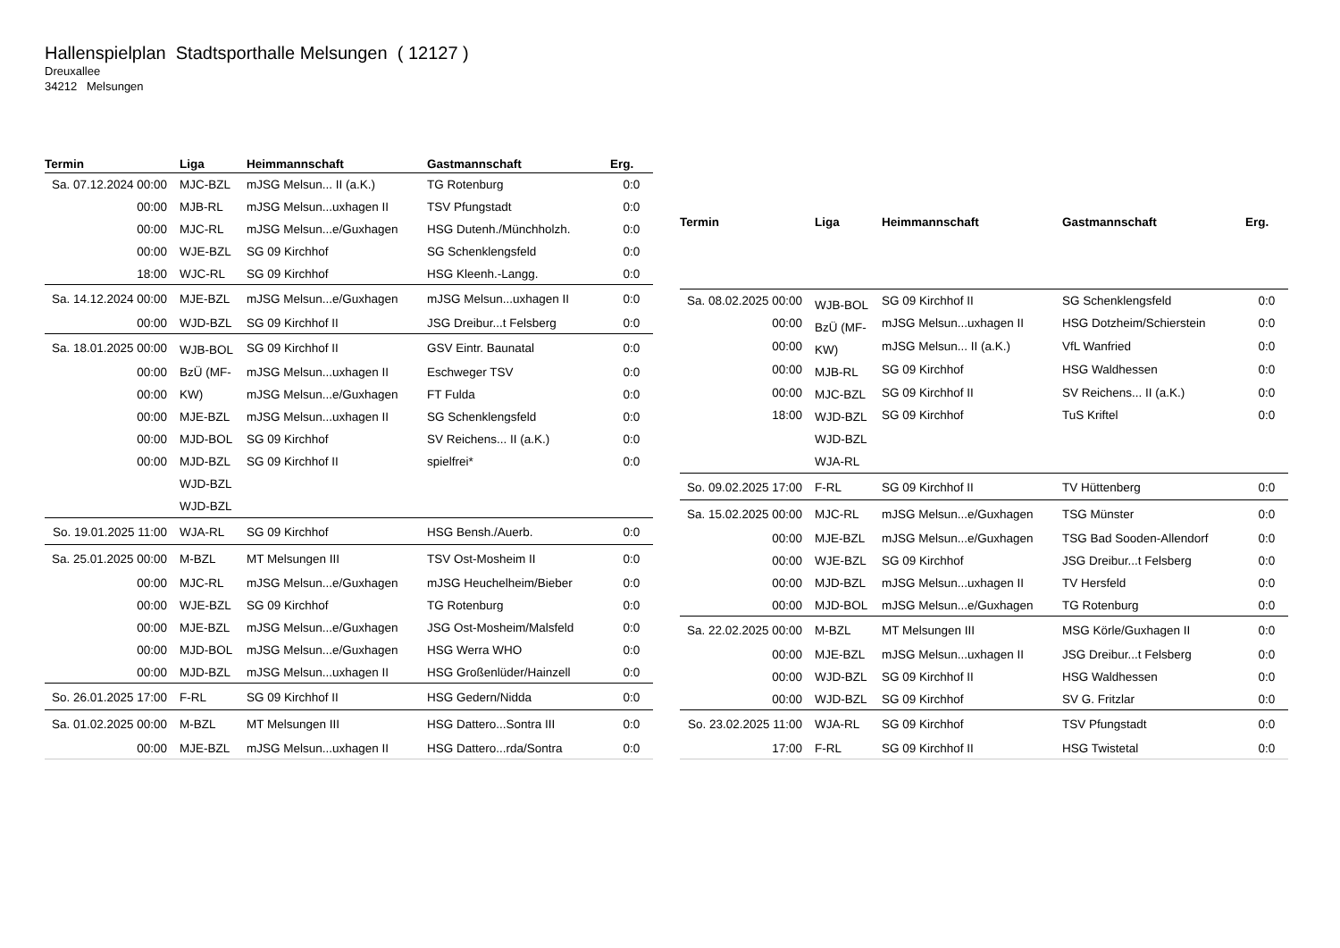Hallenspielplan Stadtsporthalle Melsungen ( 12127 )
Dreuxallee
34212 Melsungen
| Termin | Liga | Heimmannschaft | Gastmannschaft | Erg. |
| --- | --- | --- | --- | --- |
| Sa. 07.12.2024 00:00 | MJC-BZL | mJSG Melsun... II (a.K.) | TG Rotenburg | 0:0 |
| 00:00 | MJB-RL | mJSG Melsun...uxhagen II | TSV Pfungstadt | 0:0 |
| 00:00 | MJC-RL | mJSG Melsun...e/Guxhagen | HSG Dutenh./Münchholzh. | 0:0 |
| 00:00 | WJE-BZL | SG 09 Kirchhof | SG Schenklengsfeld | 0:0 |
| 18:00 | WJC-RL | SG 09 Kirchhof | HSG Kleenh.-Langg. | 0:0 |
| Sa. 14.12.2024 00:00 | MJE-BZL | mJSG Melsun...e/Guxhagen | mJSG Melsun...uxhagen II | 0:0 |
| 00:00 | WJD-BZL | SG 09 Kirchhof II | JSG Dreibur...t Felsberg | 0:0 |
| Sa. 18.01.2025 00:00 | WJB-BOL BzÜ (MF- KW) MJE-BZL MJD-BOL MJD-BZL WJD-BZL WJD-BZL | SG 09 Kirchhof II | GSV Eintr. Baunatal | 0:0 |
| 00:00 | | mJSG Melsun...uxhagen II | Eschweger TSV | 0:0 |
| 00:00 | | mJSG Melsun...e/Guxhagen | FT Fulda | 0:0 |
| 00:00 | | mJSG Melsun...uxhagen II | SG Schenklengsfeld | 0:0 |
| 00:00 | | SG 09 Kirchhof | SV Reichens... II (a.K.) | 0:0 |
| 00:00 | | SG 09 Kirchhof II | spielfrei* | 0:0 |
| So. 19.01.2025 11:00 | WJA-RL | SG 09 Kirchhof | HSG Bensh./Auerb. | 0:0 |
| Sa. 25.01.2025 00:00 | M-BZL | MT Melsungen III | TSV Ost-Mosheim II | 0:0 |
| 00:00 | MJC-RL | mJSG Melsun...e/Guxhagen | mJSG Heuchelheim/Bieber | 0:0 |
| 00:00 | WJE-BZL | SG 09 Kirchhof | TG Rotenburg | 0:0 |
| 00:00 | MJE-BZL | mJSG Melsun...e/Guxhagen | JSG Ost-Mosheim/Malsfeld | 0:0 |
| 00:00 | MJD-BOL | mJSG Melsun...e/Guxhagen | HSG Werra WHO | 0:0 |
| 00:00 | MJD-BZL | mJSG Melsun...uxhagen II | HSG Großenlüder/Hainzell | 0:0 |
| So. 26.01.2025 17:00 | F-RL | SG 09 Kirchhof II | HSG Gedern/Nidda | 0:0 |
| Sa. 01.02.2025 00:00 | M-BZL | MT Melsungen III | HSG Dattero...Sontra III | 0:0 |
| 00:00 | MJE-BZL | mJSG Melsun...uxhagen II | HSG Dattero...rda/Sontra | 0:0 |
| Termin | Liga | Heimmannschaft | Gastmannschaft | Erg. |
| --- | --- | --- | --- | --- |
| Sa. 08.02.2025 00:00 | WJB-BOL BzÜ (MF- KW) MJB-RL MJC-BZL WJD-BZL WJD-BZL WJA-RL | SG 09 Kirchhof II | SG Schenklengsfeld | 0:0 |
| 00:00 | | mJSG Melsun...uxhagen II | HSG Dotzheim/Schierstein | 0:0 |
| 00:00 | | mJSG Melsun... II (a.K.) | VfL Wanfried | 0:0 |
| 00:00 | | SG 09 Kirchhof | HSG Waldhessen | 0:0 |
| 00:00 | | SG 09 Kirchhof II | SV Reichens... II (a.K.) | 0:0 |
| 18:00 | | SG 09 Kirchhof | TuS Kriftel | 0:0 |
| So. 09.02.2025 17:00 | F-RL | SG 09 Kirchhof II | TV Hüttenberg | 0:0 |
| Sa. 15.02.2025 00:00 | MJC-RL | mJSG Melsun...e/Guxhagen | TSG Münster | 0:0 |
| 00:00 | MJE-BZL | mJSG Melsun...e/Guxhagen | TSG Bad Sooden-Allendorf | 0:0 |
| 00:00 | WJE-BZL | SG 09 Kirchhof | JSG Dreibur...t Felsberg | 0:0 |
| 00:00 | MJD-BZL | mJSG Melsun...uxhagen II | TV Hersfeld | 0:0 |
| 00:00 | MJD-BOL | mJSG Melsun...e/Guxhagen | TG Rotenburg | 0:0 |
| Sa. 22.02.2025 00:00 | M-BZL | MT Melsungen III | MSG Körle/Guxhagen II | 0:0 |
| 00:00 | MJE-BZL | mJSG Melsun...uxhagen II | JSG Dreibur...t Felsberg | 0:0 |
| 00:00 | WJD-BZL | SG 09 Kirchhof II | HSG Waldhessen | 0:0 |
| 00:00 | WJD-BZL | SG 09 Kirchhof | SV G. Fritzlar | 0:0 |
| So. 23.02.2025 11:00 | WJA-RL | SG 09 Kirchhof | TSV Pfungstadt | 0:0 |
| 17:00 | F-RL | SG 09 Kirchhof II | HSG Twistetal | 0:0 |